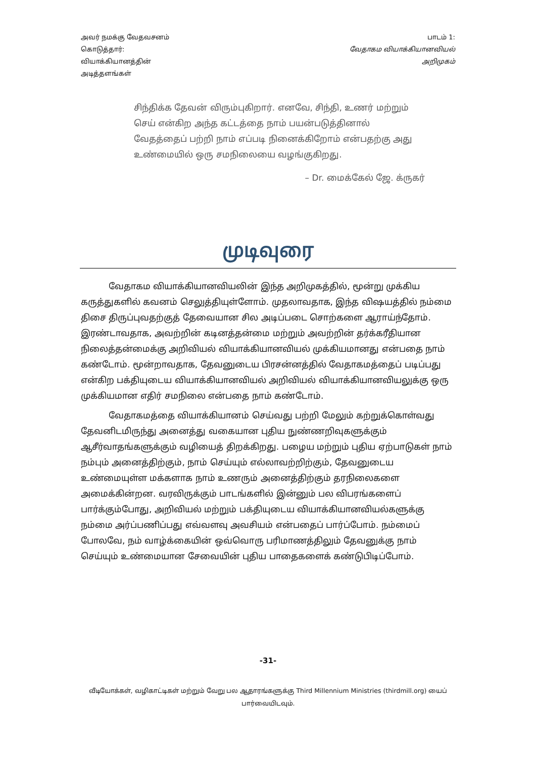அவர் நமக்கு வேதவசனம்
கொடுத்தார்:
வியாக்கியானத்தின்
அடித்தளங்கள்
பாடம் 1:
வேதாகம வியாக்கியானவியல்
அறிமுகம்
சிந்திக்க தேவன் விரும்புகிறார். எனவே, சிந்தி, உணர் மற்றும் செய் என்கிற அந்த கட்டத்தை நாம் பயன்படுத்தினால் வேதத்தைப் பற்றி நாம் எப்படி நினைக்கிறோம் என்பதற்கு அது உண்மையில் ஒரு சமநிலையை வழங்குகிறது.
– Dr. மைக்கேல் ஜே. க்ருகர்
முடிவுரை
வேதாகம வியாக்கியானவியலின் இந்த அறிமுகத்தில், மூன்று முக்கிய கருத்துகளில் கவனம் செலுத்தியுள்ளோம். முதலாவதாக, இந்த விஷயத்தில் நம்மை திசை திருப்புவதற்குத் தேவையான சில அடிப்படை சொற்களை ஆராய்ந்தோம். இரண்டாவதாக, அவற்றின் கடினத்தன்மை மற்றும் அவற்றின் தர்க்கரீதியான நிலைத்தன்மைக்கு அறிவியல் வியாக்கியானவியல் முக்கியமானது என்பதை நாம் கண்டோம். மூன்றாவதாக, தேவனுடைய பிரசன்னத்தில் வேதாகமத்தைப் படிப்பது என்கிற பக்தியுடைய வியாக்கியானவியல் அறிவியல் வியாக்கியானவியலுக்கு ஒரு முக்கியமான எதிர் சமநிலை என்பதை நாம் கண்டோம்.
வேதாகமத்தை வியாக்கியானம் செய்வது பற்றி மேலும் கற்றுக்கொள்வது தேவனிடமிருந்து அனைத்து வகையான புதிய நுண்ணறிவுகளுக்கும் ஆசீர்வாதங்களுக்கும் வழியைத் திறக்கிறது. பழைய மற்றும் புதிய ஏற்பாடுகள் நாம் நம்பும் அனைத்திற்கும், நாம் செய்யும் எல்லாவற்றிற்கும், தேவனுடைய உண்மையுள்ள மக்களாக நாம் உணரும் அனைத்திற்கும் தரநிலைகளை அமைக்கின்றன. வரவிருக்கும் பாடங்களில் இன்னும் பல விபரங்களைப் பார்க்கும்போது, அறிவியல் மற்றும் பக்தியுடைய வியாக்கியானவியல்களுக்கு நம்மை அர்ப்பணிப்பது எவ்வளவு அவசியம் என்பதைப் பார்ப்போம். நம்மைப் போலவே, நம் வாழ்க்கையின் ஒவ்வொரு பரிமாணத்திலும் தேவனுக்கு நாம் செய்யும் உண்மையான சேவையின் புதிய பாதைகளைக் கண்டுபிடிப்போம்.
-31-
வீடியோக்கள், வழிகாட்டிகள் மற்றும் வேறு பல ஆதாரங்களுக்கு Third Millennium Ministries (thirdmill.org) யைப் பார்வையிடவும்.